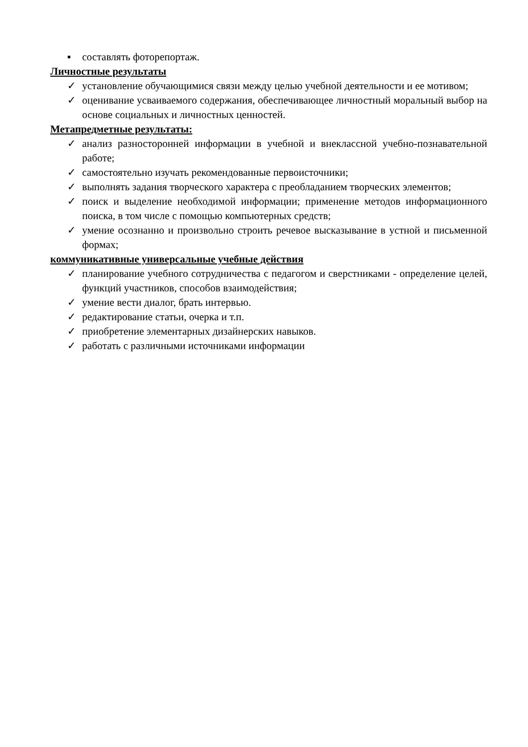▪ составлять фоторепортаж.
Личностные результаты
✓ установление обучающимися связи между целью учебной деятельности и ее мотивом;
✓ оценивание усваиваемого содержания, обеспечивающее личностный моральный выбор на основе социальных и личностных ценностей.
Метапредметные результаты:
✓ анализ разносторонней информации в учебной и внеклассной учебно-познавательной работе;
✓ самостоятельно изучать рекомендованные первоисточники;
✓ выполнять задания творческого характера с преобладанием творческих элементов;
✓ поиск и выделение необходимой информации; применение методов информационного поиска, в том числе с помощью компьютерных средств;
✓ умение осознанно и произвольно строить речевое высказывание в устной и письменной формах;
коммуникативные универсальные учебные действия
✓ планирование учебного сотрудничества с педагогом и сверстниками - определение целей, функций участников, способов взаимодействия;
✓ умение вести диалог, брать интервью.
✓ редактирование статьи, очерка и т.п.
✓ приобретение элементарных дизайнерских навыков.
✓ работать с различными источниками информации